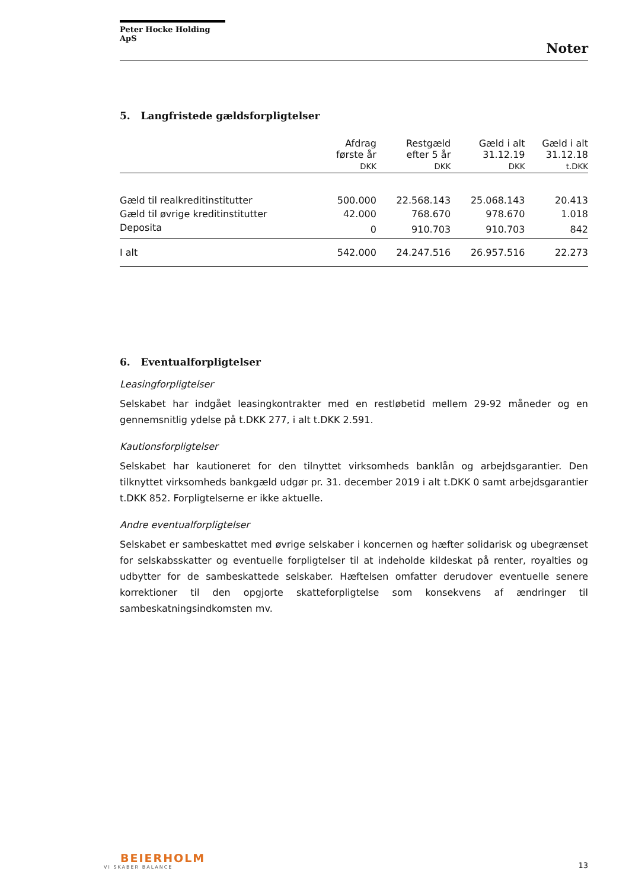Peter Hocke Holding ApS
Noter
5. Langfristede gældsforpligtelser
| | Afdrag første år DKK | Restgæld efter 5 år DKK | Gæld i alt 31.12.19 DKK | Gæld i alt 31.12.18 t.DKK |
| --- | --- | --- | --- | --- |
| Gæld til realkreditinstitutter | 500.000 | 22.568.143 | 25.068.143 | 20.413 |
| Gæld til øvrige kreditinstitutter | 42.000 | 768.670 | 978.670 | 1.018 |
| Deposita | 0 | 910.703 | 910.703 | 842 |
| I alt | 542.000 | 24.247.516 | 26.957.516 | 22.273 |
6. Eventualforpligtelser
Leasingforpligtelser
Selskabet har indgået leasingkontrakter med en restløbetid mellem 29-92 måneder og en gennemsnitlig ydelse på t.DKK 277, i alt t.DKK 2.591.
Kautionsforpligtelser
Selskabet har kautioneret for den tilnyttet virksomheds banklån og arbejdsgarantier. Den tilknyttet virksomheds bankgæld udgør pr. 31. december 2019 i alt t.DKK 0 samt arbejdsgarantier t.DKK 852. Forpligtelserne er ikke aktuelle.
Andre eventualforpligtelser
Selskabet er sambeskattet med øvrige selskaber i koncernen og hæfter solidarisk og ubegrænset for selskabsskatter og eventuelle forpligtelser til at indeholde kildeskat på renter, royalties og udbytter for de sambeskattede selskaber. Hæftelsen omfatter derudover eventuelle senere korrektioner til den opgjorte skatteforpligtelse som konsekvens af ændringer til sambeskatningsindkomsten mv.
BEIERHOLM
VI SKABER BALANCE
13